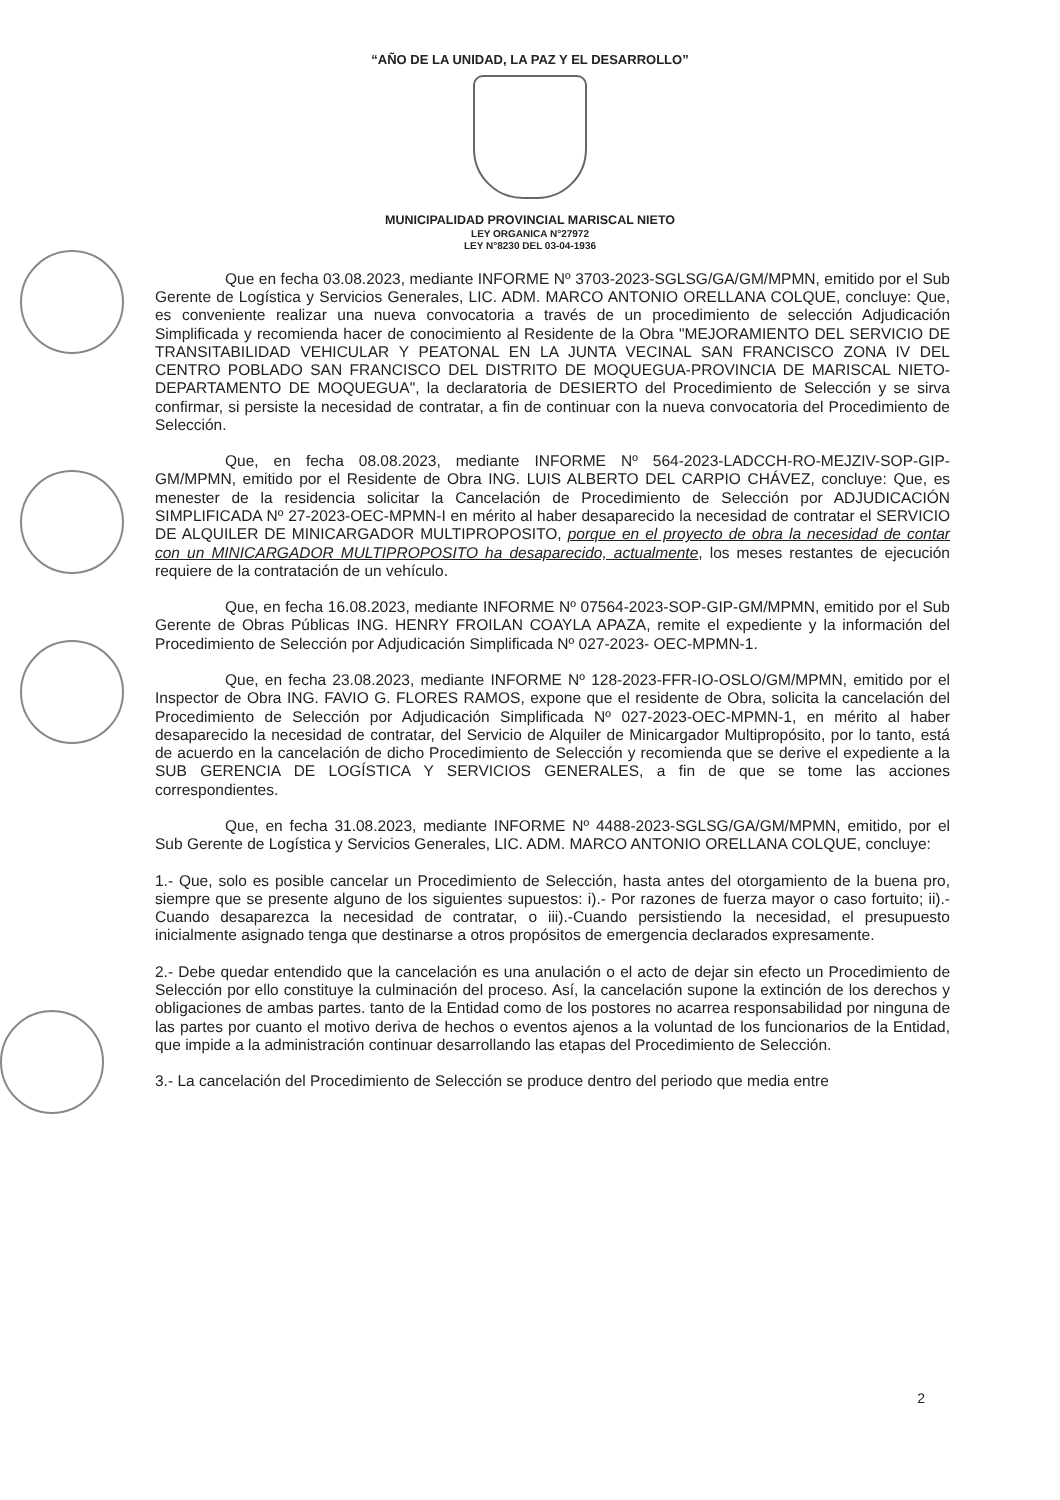“AÑO DE LA UNIDAD, LA PAZ Y EL DESARROLLO”
MUNICIPALIDAD PROVINCIAL MARISCAL NIETO
LEY ORGANICA N°27972
LEY N°8230 DEL 03-04-1936
Que en fecha 03.08.2023, mediante INFORME Nº 3703-2023-SGLSG/GA/GM/MPMN, emitido por el Sub Gerente de Logística y Servicios Generales, LIC. ADM. MARCO ANTONIO ORELLANA COLQUE, concluye: Que, es conveniente realizar una nueva convocatoria a través de un procedimiento de selección Adjudicación Simplificada y recomienda hacer de conocimiento al Residente de la Obra "MEJORAMIENTO DEL SERVICIO DE TRANSITABILIDAD VEHICULAR Y PEATONAL EN LA JUNTA VECINAL SAN FRANCISCO ZONA IV DEL CENTRO POBLADO SAN FRANCISCO DEL DISTRITO DE MOQUEGUA-PROVINCIA DE MARISCAL NIETO-DEPARTAMENTO DE MOQUEGUA", la declaratoria de DESIERTO del Procedimiento de Selección y se sirva confirmar, si persiste la necesidad de contratar, a fin de continuar con la nueva convocatoria del Procedimiento de Selección.
Que, en fecha 08.08.2023, mediante INFORME Nº 564-2023-LADCCH-RO-MEJZIV-SOP-GIP-GM/MPMN, emitido por el Residente de Obra ING. LUIS ALBERTO DEL CARPIO CHÁVEZ, concluye: Que, es menester de la residencia solicitar la Cancelación de Procedimiento de Selección por ADJUDICACIÓN SIMPLIFICADA Nº 27-2023-OEC-MPMN-I en mérito al haber desaparecido la necesidad de contratar el SERVICIO DE ALQUILER DE MINICARGADOR MULTIPROPOSITO, porque en el proyecto de obra la necesidad de contar con un MINICARGADOR MULTIPROPOSITO ha desaparecido, actualmente, los meses restantes de ejecución requiere de la contratación de un vehículo.
Que, en fecha 16.08.2023, mediante INFORME Nº 07564-2023-SOP-GIP-GM/MPMN, emitido por el Sub Gerente de Obras Públicas ING. HENRY FROILAN COAYLA APAZA, remite el expediente y la información del Procedimiento de Selección por Adjudicación Simplificada Nº 027-2023- OEC-MPMN-1.
Que, en fecha 23.08.2023, mediante INFORME Nº 128-2023-FFR-IO-OSLO/GM/MPMN, emitido por el Inspector de Obra ING. FAVIO G. FLORES RAMOS, expone que el residente de Obra, solicita la cancelación del Procedimiento de Selección por Adjudicación Simplificada Nº 027-2023-OEC-MPMN-1, en mérito al haber desaparecido la necesidad de contratar, del Servicio de Alquiler de Minicargador Multipropósito, por lo tanto, está de acuerdo en la cancelación de dicho Procedimiento de Selección y recomienda que se derive el expediente a la SUB GERENCIA DE LOGÍSTICA Y SERVICIOS GENERALES, a fin de que se tome las acciones correspondientes.
Que, en fecha 31.08.2023, mediante INFORME Nº 4488-2023-SGLSG/GA/GM/MPMN, emitido, por el Sub Gerente de Logística y Servicios Generales, LIC. ADM. MARCO ANTONIO ORELLANA COLQUE, concluye:
1.- Que, solo es posible cancelar un Procedimiento de Selección, hasta antes del otorgamiento de la buena pro, siempre que se presente alguno de los siguientes supuestos: i).- Por razones de fuerza mayor o caso fortuito; ii).-Cuando desaparezca la necesidad de contratar, o iii).-Cuando persistiendo la necesidad, el presupuesto inicialmente asignado tenga que destinarse a otros propósitos de emergencia declarados expresamente.
2.- Debe quedar entendido que la cancelación es una anulación o el acto de dejar sin efecto un Procedimiento de Selección por ello constituye la culminación del proceso. Así, la cancelación supone la extinción de los derechos y obligaciones de ambas partes. tanto de la Entidad como de los postores no acarrea responsabilidad por ninguna de las partes por cuanto el motivo deriva de hechos o eventos ajenos a la voluntad de los funcionarios de la Entidad, que impide a la administración continuar desarrollando las etapas del Procedimiento de Selección.
3.- La cancelación del Procedimiento de Selección se produce dentro del periodo que media entre
2